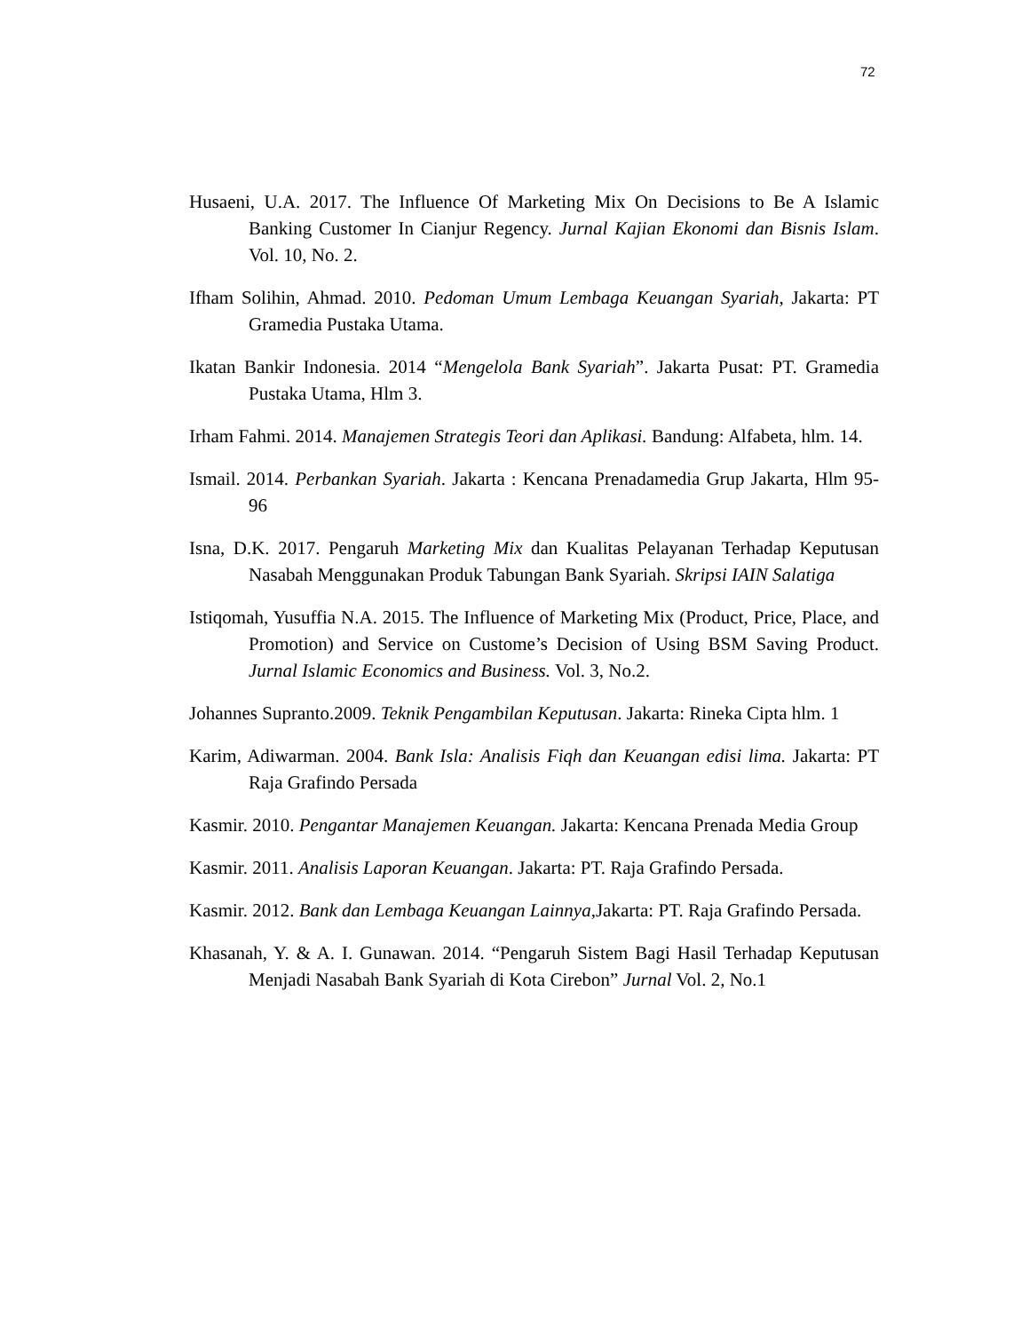72
Husaeni, U.A. 2017. The Influence Of Marketing Mix On Decisions to Be A Islamic Banking Customer In Cianjur Regency. Jurnal Kajian Ekonomi dan Bisnis Islam. Vol. 10, No. 2.
Ifham Solihin, Ahmad. 2010. Pedoman Umum Lembaga Keuangan Syariah, Jakarta: PT Gramedia Pustaka Utama.
Ikatan Bankir Indonesia. 2014 “Mengelola Bank Syariah”. Jakarta Pusat: PT. Gramedia Pustaka Utama, Hlm 3.
Irham Fahmi. 2014. Manajemen Strategis Teori dan Aplikasi. Bandung: Alfabeta, hlm. 14.
Ismail. 2014. Perbankan Syariah. Jakarta : Kencana Prenadamedia Grup Jakarta, Hlm 95-96
Isna, D.K. 2017. Pengaruh Marketing Mix dan Kualitas Pelayanan Terhadap Keputusan Nasabah Menggunakan Produk Tabungan Bank Syariah. Skripsi IAIN Salatiga
Istiqomah, Yusuffia N.A. 2015. The Influence of Marketing Mix (Product, Price, Place, and Promotion) and Service on Custome’s Decision of Using BSM Saving Product. Jurnal Islamic Economics and Business. Vol. 3, No.2.
Johannes Supranto.2009. Teknik Pengambilan Keputusan. Jakarta: Rineka Cipta hlm. 1
Karim, Adiwarman. 2004. Bank Isla: Analisis Fiqh dan Keuangan edisi lima. Jakarta: PT Raja Grafindo Persada
Kasmir. 2010. Pengantar Manajemen Keuangan. Jakarta: Kencana Prenada Media Group
Kasmir. 2011. Analisis Laporan Keuangan. Jakarta: PT. Raja Grafindo Persada.
Kasmir. 2012. Bank dan Lembaga Keuangan Lainnya,Jakarta: PT. Raja Grafindo Persada.
Khasanah, Y. & A. I. Gunawan. 2014. “Pengaruh Sistem Bagi Hasil Terhadap Keputusan Menjadi Nasabah Bank Syariah di Kota Cirebon” Jurnal Vol. 2, No.1